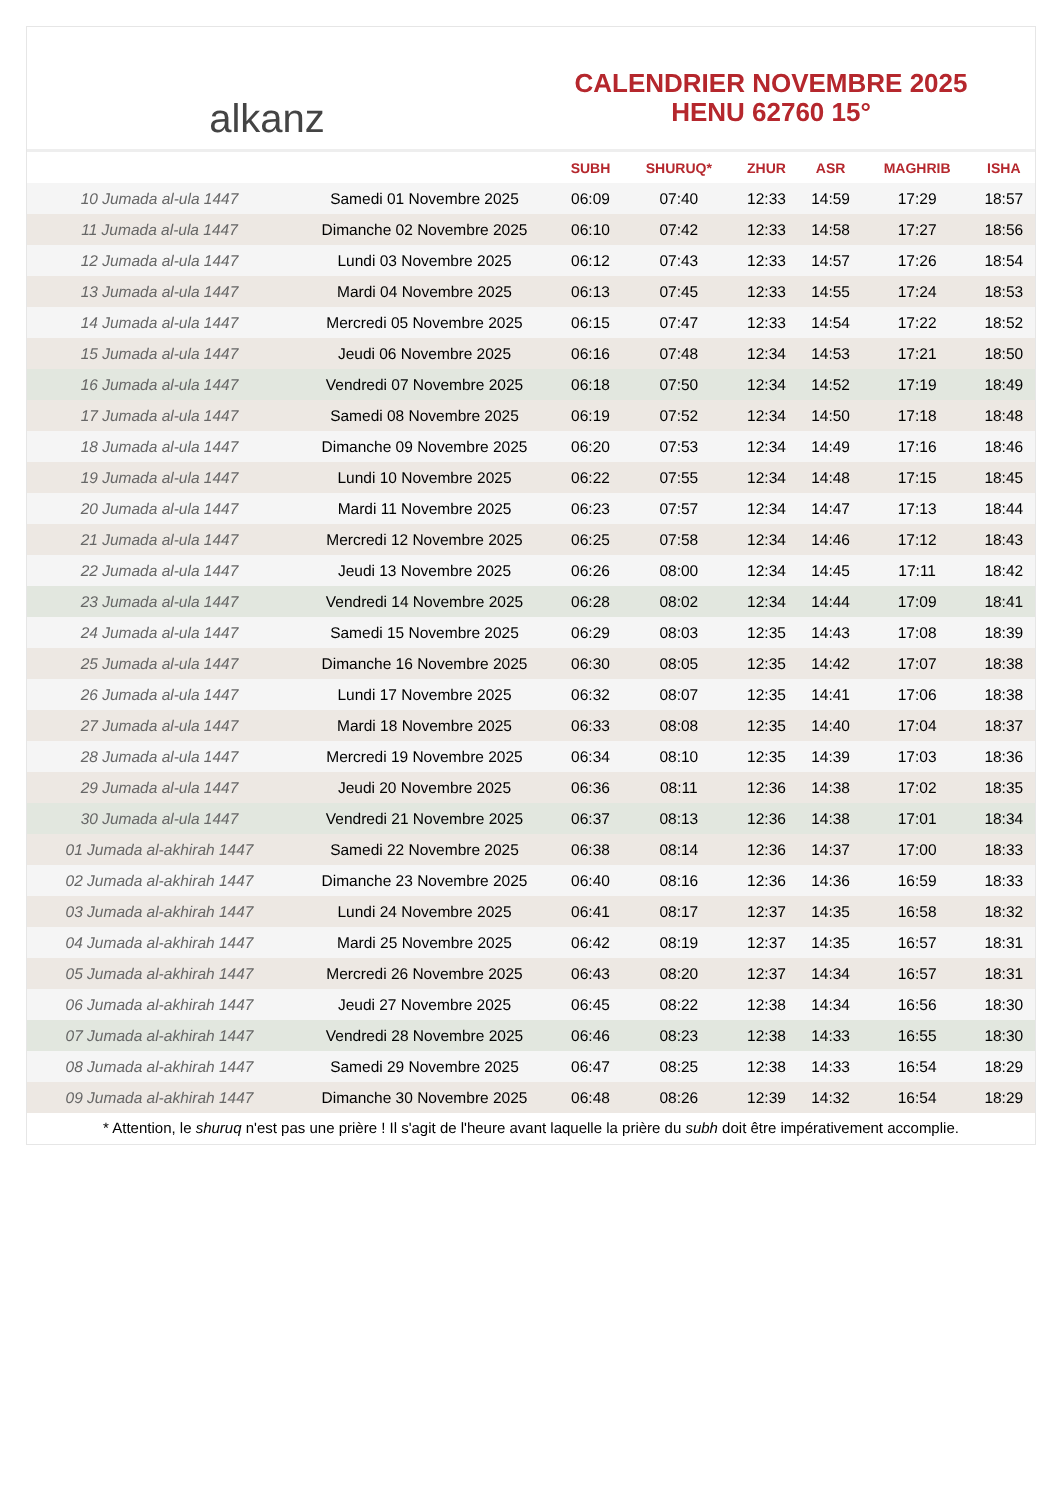alkanz
CALENDRIER NOVEMBRE 2025
HENU 62760 15°
| | | SUBH | SHURUQ* | ZHUR | ASR | MAGHRIB | ISHA |
| --- | --- | --- | --- | --- | --- | --- | --- |
| 10 Jumada al-ula 1447 | Samedi 01 Novembre 2025 | 06:09 | 07:40 | 12:33 | 14:59 | 17:29 | 18:57 |
| 11 Jumada al-ula 1447 | Dimanche 02 Novembre 2025 | 06:10 | 07:42 | 12:33 | 14:58 | 17:27 | 18:56 |
| 12 Jumada al-ula 1447 | Lundi 03 Novembre 2025 | 06:12 | 07:43 | 12:33 | 14:57 | 17:26 | 18:54 |
| 13 Jumada al-ula 1447 | Mardi 04 Novembre 2025 | 06:13 | 07:45 | 12:33 | 14:55 | 17:24 | 18:53 |
| 14 Jumada al-ula 1447 | Mercredi 05 Novembre 2025 | 06:15 | 07:47 | 12:33 | 14:54 | 17:22 | 18:52 |
| 15 Jumada al-ula 1447 | Jeudi 06 Novembre 2025 | 06:16 | 07:48 | 12:34 | 14:53 | 17:21 | 18:50 |
| 16 Jumada al-ula 1447 | Vendredi 07 Novembre 2025 | 06:18 | 07:50 | 12:34 | 14:52 | 17:19 | 18:49 |
| 17 Jumada al-ula 1447 | Samedi 08 Novembre 2025 | 06:19 | 07:52 | 12:34 | 14:50 | 17:18 | 18:48 |
| 18 Jumada al-ula 1447 | Dimanche 09 Novembre 2025 | 06:20 | 07:53 | 12:34 | 14:49 | 17:16 | 18:46 |
| 19 Jumada al-ula 1447 | Lundi 10 Novembre 2025 | 06:22 | 07:55 | 12:34 | 14:48 | 17:15 | 18:45 |
| 20 Jumada al-ula 1447 | Mardi 11 Novembre 2025 | 06:23 | 07:57 | 12:34 | 14:47 | 17:13 | 18:44 |
| 21 Jumada al-ula 1447 | Mercredi 12 Novembre 2025 | 06:25 | 07:58 | 12:34 | 14:46 | 17:12 | 18:43 |
| 22 Jumada al-ula 1447 | Jeudi 13 Novembre 2025 | 06:26 | 08:00 | 12:34 | 14:45 | 17:11 | 18:42 |
| 23 Jumada al-ula 1447 | Vendredi 14 Novembre 2025 | 06:28 | 08:02 | 12:34 | 14:44 | 17:09 | 18:41 |
| 24 Jumada al-ula 1447 | Samedi 15 Novembre 2025 | 06:29 | 08:03 | 12:35 | 14:43 | 17:08 | 18:39 |
| 25 Jumada al-ula 1447 | Dimanche 16 Novembre 2025 | 06:30 | 08:05 | 12:35 | 14:42 | 17:07 | 18:38 |
| 26 Jumada al-ula 1447 | Lundi 17 Novembre 2025 | 06:32 | 08:07 | 12:35 | 14:41 | 17:06 | 18:38 |
| 27 Jumada al-ula 1447 | Mardi 18 Novembre 2025 | 06:33 | 08:08 | 12:35 | 14:40 | 17:04 | 18:37 |
| 28 Jumada al-ula 1447 | Mercredi 19 Novembre 2025 | 06:34 | 08:10 | 12:35 | 14:39 | 17:03 | 18:36 |
| 29 Jumada al-ula 1447 | Jeudi 20 Novembre 2025 | 06:36 | 08:11 | 12:36 | 14:38 | 17:02 | 18:35 |
| 30 Jumada al-ula 1447 | Vendredi 21 Novembre 2025 | 06:37 | 08:13 | 12:36 | 14:38 | 17:01 | 18:34 |
| 01 Jumada al-akhirah 1447 | Samedi 22 Novembre 2025 | 06:38 | 08:14 | 12:36 | 14:37 | 17:00 | 18:33 |
| 02 Jumada al-akhirah 1447 | Dimanche 23 Novembre 2025 | 06:40 | 08:16 | 12:36 | 14:36 | 16:59 | 18:33 |
| 03 Jumada al-akhirah 1447 | Lundi 24 Novembre 2025 | 06:41 | 08:17 | 12:37 | 14:35 | 16:58 | 18:32 |
| 04 Jumada al-akhirah 1447 | Mardi 25 Novembre 2025 | 06:42 | 08:19 | 12:37 | 14:35 | 16:57 | 18:31 |
| 05 Jumada al-akhirah 1447 | Mercredi 26 Novembre 2025 | 06:43 | 08:20 | 12:37 | 14:34 | 16:57 | 18:31 |
| 06 Jumada al-akhirah 1447 | Jeudi 27 Novembre 2025 | 06:45 | 08:22 | 12:38 | 14:34 | 16:56 | 18:30 |
| 07 Jumada al-akhirah 1447 | Vendredi 28 Novembre 2025 | 06:46 | 08:23 | 12:38 | 14:33 | 16:55 | 18:30 |
| 08 Jumada al-akhirah 1447 | Samedi 29 Novembre 2025 | 06:47 | 08:25 | 12:38 | 14:33 | 16:54 | 18:29 |
| 09 Jumada al-akhirah 1447 | Dimanche 30 Novembre 2025 | 06:48 | 08:26 | 12:39 | 14:32 | 16:54 | 18:29 |
* Attention, le shuruq n'est pas une prière ! Il s'agit de l'heure avant laquelle la prière du subh doit être impérativement accomplie.